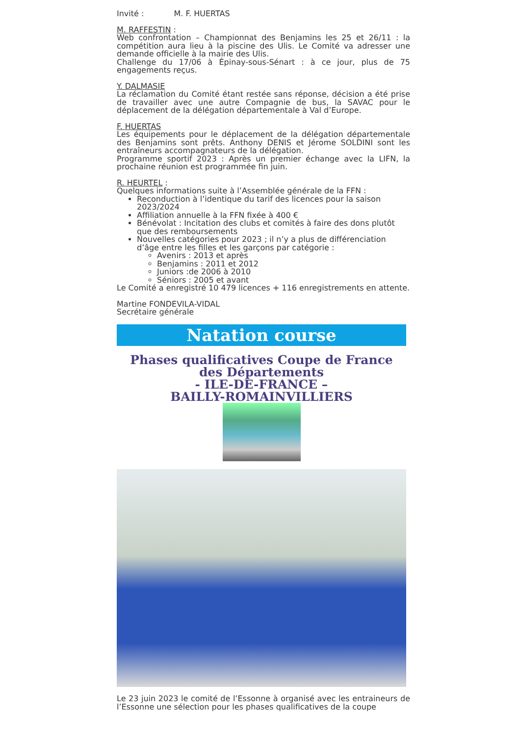Invité : M. F. HUERTAS
M. RAFFESTIN :
Web confrontation – Championnat des Benjamins les 25 et 26/11 : la compétition aura lieu à la piscine des Ulis. Le Comité va adresser une demande officielle à la mairie des Ulis.
Challenge du 17/06 à Épinay-sous-Sénart : à ce jour, plus de 75 engagements reçus.
Y. DALMASIE
La réclamation du Comité étant restée sans réponse, décision a été prise de travailler avec une autre Compagnie de bus, la SAVAC pour le déplacement de la délégation départementale à Val d’Europe.
F. HUERTAS
Les équipements pour le déplacement de la délégation départementale des Benjamins sont prêts. Anthony DENIS et Jérome SOLDINI sont les entraîneurs accompagnateurs de la délégation.
Programme sportif 2023 : Après un premier échange avec la LIFN, la prochaine réunion est programmée fin juin.
R. HEURTEL :
Quelques informations suite à l’Assemblée générale de la FFN :
Reconduction à l’identique du tarif des licences pour la saison 2023/2024
Affiliation annuelle à la FFN fixée à 400 €
Bénévolat : Incitation des clubs et comités à faire des dons plutôt que des remboursements
Nouvelles catégories pour 2023 ; il n’y a plus de différenciation d’âge entre les filles et les garçons par catégorie :
Avenirs : 2013 et après
Benjamins : 2011 et 2012
Juniors :de 2006 à 2010
Séniors : 2005 et avant
Le Comité a enregistré 10 479 licences + 116 enregistrements en attente.
Martine FONDEVILA-VIDAL
Secrétaire générale
Natation course
Phases qualificatives Coupe de France des Départements
- ILE-DE-FRANCE –
BAILLY-ROMAINVILLIERS
Le 23 juin 2023 le comité de l’Essonne à organisé avec les entraineurs de l’Essonne une sélection pour les phases qualificatives de la coupe